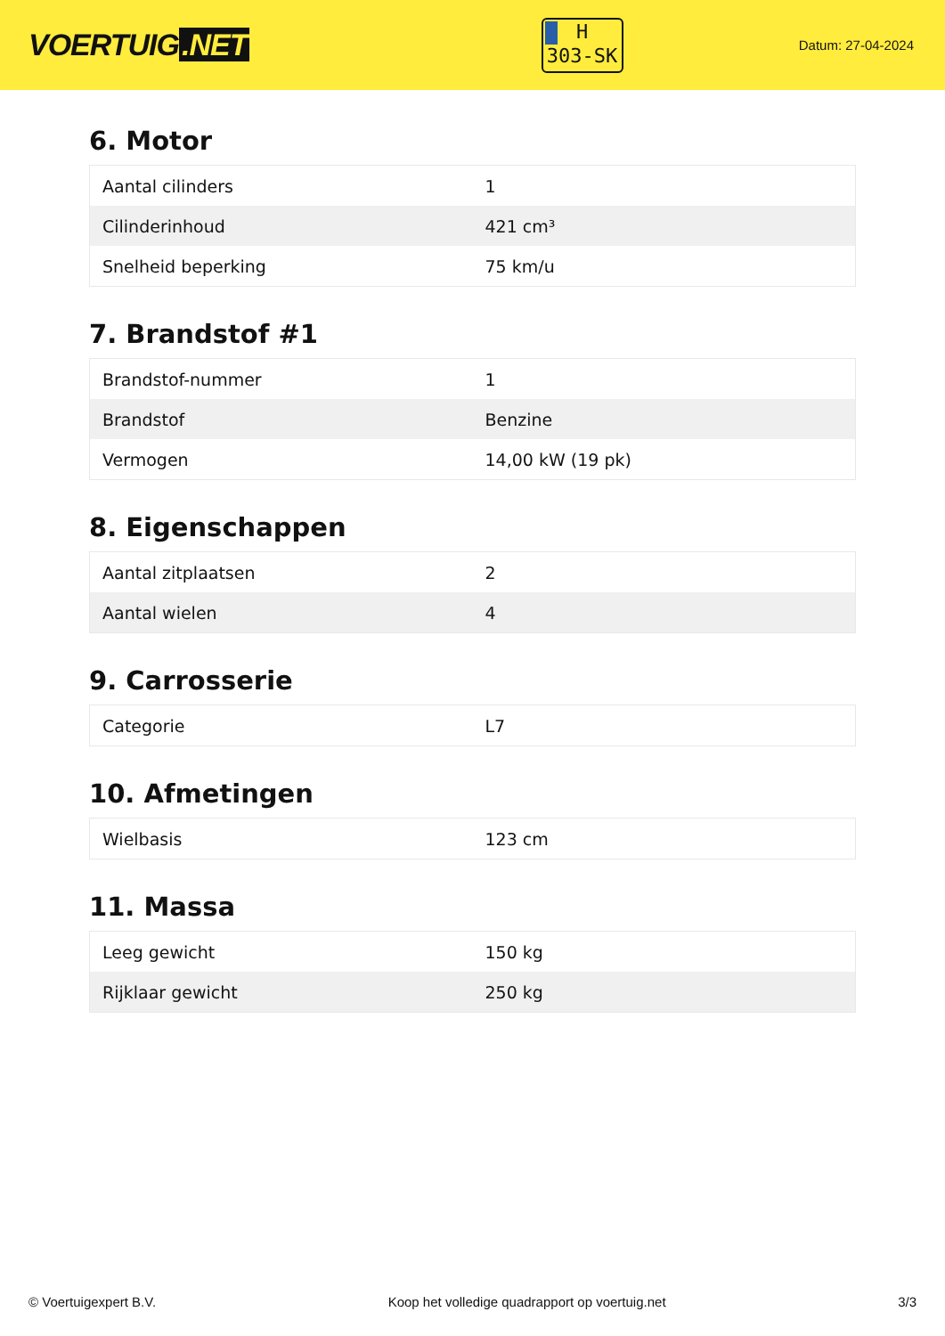VOERTUIG.NET
H
303-SK
Datum: 27-04-2024
6. Motor
| Aantal cilinders | 1 |
| Cilinderinhoud | 421 cm³ |
| Snelheid beperking | 75 km/u |
7. Brandstof #1
| Brandstof-nummer | 1 |
| Brandstof | Benzine |
| Vermogen | 14,00 kW (19 pk) |
8. Eigenschappen
| Aantal zitplaatsen | 2 |
| Aantal wielen | 4 |
9. Carrosserie
| Categorie | L7 |
10. Afmetingen
| Wielbasis | 123 cm |
11. Massa
| Leeg gewicht | 150 kg |
| Rijklaar gewicht | 250 kg |
© Voertuigexpert B.V. Koop het volledige quadrapport op voertuig.net 3/3